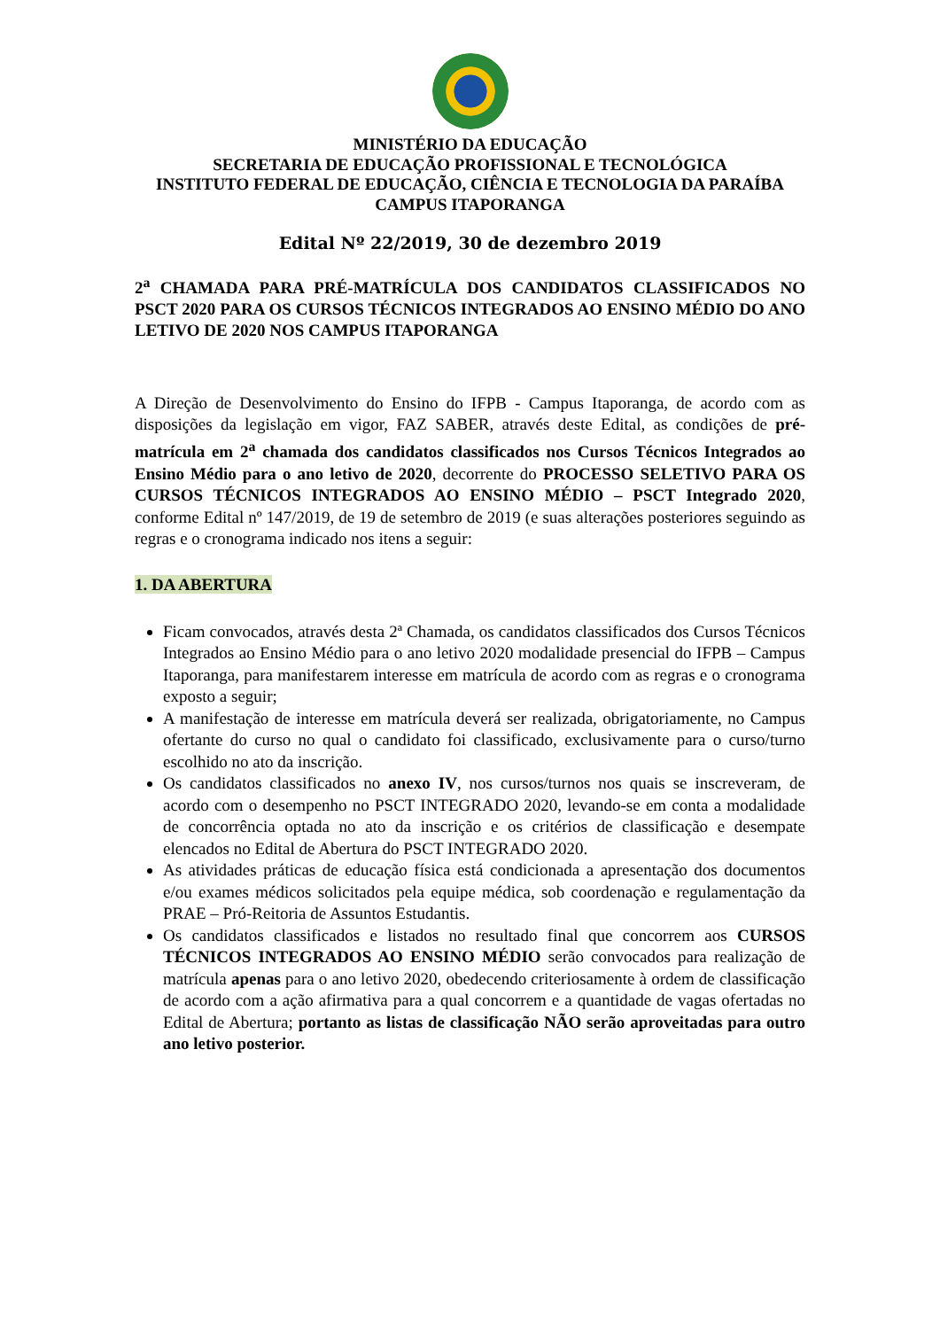MINISTÉRIO DA EDUCAÇÃO
SECRETARIA DE EDUCAÇÃO PROFISSIONAL E TECNOLÓGICA
INSTITUTO FEDERAL DE EDUCAÇÃO, CIÊNCIA E TECNOLOGIA DA PARAÍBA
CAMPUS ITAPORANGA
Edital Nº 22/2019, 30 de dezembro 2019
2<sup>a</sup> CHAMADA PARA PRÉ-MATRÍCULA DOS CANDIDATOS CLASSIFICADOS NO PSCT 2020 PARA OS CURSOS TÉCNICOS INTEGRADOS AO ENSINO MÉDIO DO ANO LETIVO DE 2020 NOS CAMPUS ITAPORANGA
A Direção de Desenvolvimento do Ensino do IFPB - Campus Itaporanga, de acordo com as disposições da legislação em vigor, FAZ SABER, através deste Edital, as condições de pré-matrícula em 2<sup>a</sup> chamada dos candidatos classificados nos Cursos Técnicos Integrados ao Ensino Médio para o ano letivo de 2020, decorrente do PROCESSO SELETIVO PARA OS CURSOS TÉCNICOS INTEGRADOS AO ENSINO MÉDIO – PSCT Integrado 2020, conforme Edital nº 147/2019, de 19 de setembro de 2019 (e suas alterações posteriores seguindo as regras e o cronograma indicado nos itens a seguir:
1. DA ABERTURA
Ficam convocados, através desta 2ª Chamada, os candidatos classificados dos Cursos Técnicos Integrados ao Ensino Médio para o ano letivo 2020 modalidade presencial do IFPB – Campus Itaporanga, para manifestarem interesse em matrícula de acordo com as regras e o cronograma exposto a seguir;
A manifestação de interesse em matrícula deverá ser realizada, obrigatoriamente, no Campus ofertante do curso no qual o candidato foi classificado, exclusivamente para o curso/turno escolhido no ato da inscrição.
Os candidatos classificados no anexo IV, nos cursos/turnos nos quais se inscreveram, de acordo com o desempenho no PSCT INTEGRADO 2020, levando-se em conta a modalidade de concorrência optada no ato da inscrição e os critérios de classificação e desempate elencados no Edital de Abertura do PSCT INTEGRADO 2020.
As atividades práticas de educação física está condicionada a apresentação dos documentos e/ou exames médicos solicitados pela equipe médica, sob coordenação e regulamentação da PRAE – Pró-Reitoria de Assuntos Estudantis.
Os candidatos classificados e listados no resultado final que concorrem aos CURSOS TÉCNICOS INTEGRADOS AO ENSINO MÉDIO serão convocados para realização de matrícula apenas para o ano letivo 2020, obedecendo criteriosamente à ordem de classificação de acordo com a ação afirmativa para a qual concorrem e a quantidade de vagas ofertadas no Edital de Abertura; portanto as listas de classificação NÃO serão aproveitadas para outro ano letivo posterior.